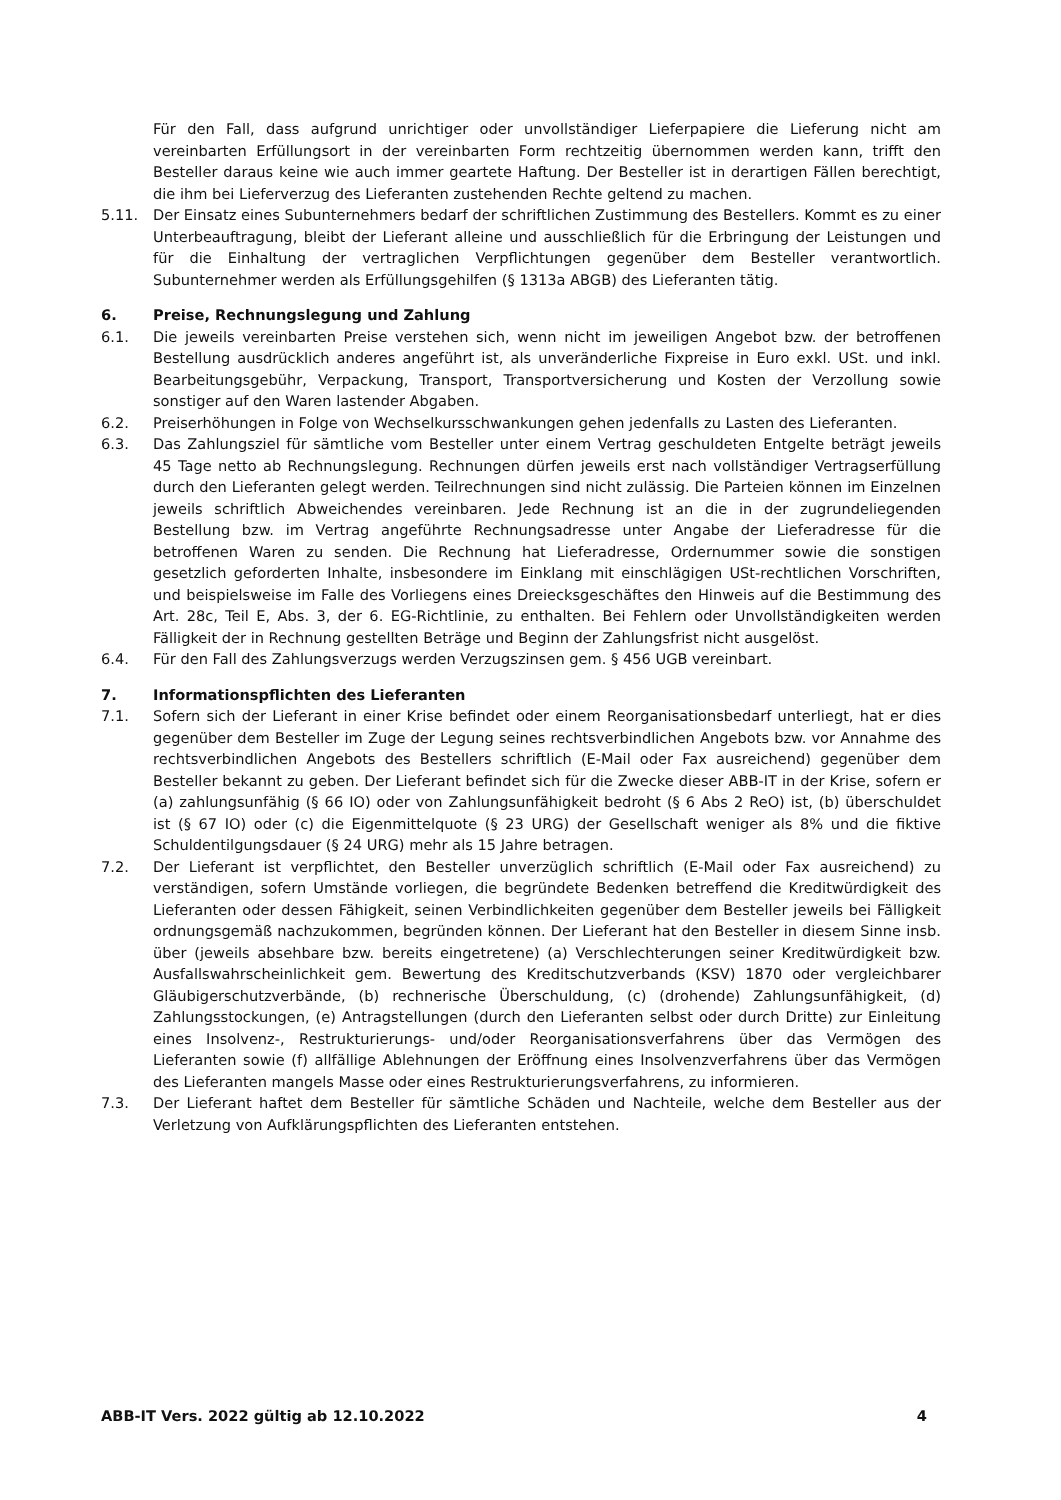Für den Fall, dass aufgrund unrichtiger oder unvollständiger Lieferpapiere die Lieferung nicht am vereinbarten Erfüllungsort in der vereinbarten Form rechtzeitig übernommen werden kann, trifft den Besteller daraus keine wie auch immer geartete Haftung. Der Besteller ist in derartigen Fällen berechtigt, die ihm bei Lieferverzug des Lieferanten zustehenden Rechte geltend zu machen.
5.11. Der Einsatz eines Subunternehmers bedarf der schriftlichen Zustimmung des Bestellers. Kommt es zu einer Unterbeauftragung, bleibt der Lieferant alleine und ausschließlich für die Erbringung der Leistungen und für die Einhaltung der vertraglichen Verpflichtungen gegenüber dem Besteller verantwortlich. Subunternehmer werden als Erfüllungsgehilfen (§ 1313a ABGB) des Lieferanten tätig.
6. Preise, Rechnungslegung und Zahlung
6.1. Die jeweils vereinbarten Preise verstehen sich, wenn nicht im jeweiligen Angebot bzw. der betroffenen Bestellung ausdrücklich anderes angeführt ist, als unveränderliche Fixpreise in Euro exkl. USt. und inkl. Bearbeitungsgebühr, Verpackung, Transport, Transportversicherung und Kosten der Verzollung sowie sonstiger auf den Waren lastender Abgaben.
6.2. Preiserhöhungen in Folge von Wechselkursschwankungen gehen jedenfalls zu Lasten des Lieferanten.
6.3. Das Zahlungsziel für sämtliche vom Besteller unter einem Vertrag geschuldeten Entgelte beträgt jeweils 45 Tage netto ab Rechnungslegung. Rechnungen dürfen jeweils erst nach vollständiger Vertragserfüllung durch den Lieferanten gelegt werden. Teilrechnungen sind nicht zulässig. Die Parteien können im Einzelnen jeweils schriftlich Abweichendes vereinbaren. Jede Rechnung ist an die in der zugrundeliegenden Bestellung bzw. im Vertrag angeführte Rechnungsadresse unter Angabe der Lieferadresse für die betroffenen Waren zu senden. Die Rechnung hat Lieferadresse, Ordernummer sowie die sonstigen gesetzlich geforderten Inhalte, insbesondere im Einklang mit einschlägigen USt-rechtlichen Vorschriften, und beispielsweise im Falle des Vorliegens eines Dreiecksgeschäftes den Hinweis auf die Bestimmung des Art. 28c, Teil E, Abs. 3, der 6. EG-Richtlinie, zu enthalten. Bei Fehlern oder Unvollständigkeiten werden Fälligkeit der in Rechnung gestellten Beträge und Beginn der Zahlungsfrist nicht ausgelöst.
6.4. Für den Fall des Zahlungsverzugs werden Verzugszinsen gem. § 456 UGB vereinbart.
7. Informationspflichten des Lieferanten
7.1. Sofern sich der Lieferant in einer Krise befindet oder einem Reorganisationsbedarf unterliegt, hat er dies gegenüber dem Besteller im Zuge der Legung seines rechtsverbindlichen Angebots bzw. vor Annahme des rechtsverbindlichen Angebots des Bestellers schriftlich (E-Mail oder Fax ausreichend) gegenüber dem Besteller bekannt zu geben. Der Lieferant befindet sich für die Zwecke dieser ABB-IT in der Krise, sofern er (a) zahlungsunfähig (§ 66 IO) oder von Zahlungsunfähigkeit bedroht (§ 6 Abs 2 ReO) ist, (b) überschuldet ist (§ 67 IO) oder (c) die Eigenmittelquote (§ 23 URG) der Gesellschaft weniger als 8% und die fiktive Schuldentilgungsdauer (§ 24 URG) mehr als 15 Jahre betragen.
7.2. Der Lieferant ist verpflichtet, den Besteller unverzüglich schriftlich (E-Mail oder Fax ausreichend) zu verständigen, sofern Umstände vorliegen, die begründete Bedenken betreffend die Kreditwürdigkeit des Lieferanten oder dessen Fähigkeit, seinen Verbindlichkeiten gegenüber dem Besteller jeweils bei Fälligkeit ordnungsgemäß nachzukommen, begründen können. Der Lieferant hat den Besteller in diesem Sinne insb. über (jeweils absehbare bzw. bereits eingetretene) (a) Verschlechterungen seiner Kreditwürdigkeit bzw. Ausfallswahrscheinlichkeit gem. Bewertung des Kreditschutzverbands (KSV) 1870 oder vergleichbarer Gläubigerschutzverbände, (b) rechnerische Überschuldung, (c) (drohende) Zahlungsunfähigkeit, (d) Zahlungsstockungen, (e) Antragstellungen (durch den Lieferanten selbst oder durch Dritte) zur Einleitung eines Insolvenz-, Restrukturierungs- und/oder Reorganisationsverfahrens über das Vermögen des Lieferanten sowie (f) allfällige Ablehnungen der Eröffnung eines Insolvenzverfahrens über das Vermögen des Lieferanten mangels Masse oder eines Restrukturierungsverfahrens, zu informieren.
7.3. Der Lieferant haftet dem Besteller für sämtliche Schäden und Nachteile, welche dem Besteller aus der Verletzung von Aufklärungspflichten des Lieferanten entstehen.
ABB-IT Vers. 2022 gültig ab 12.10.2022 4